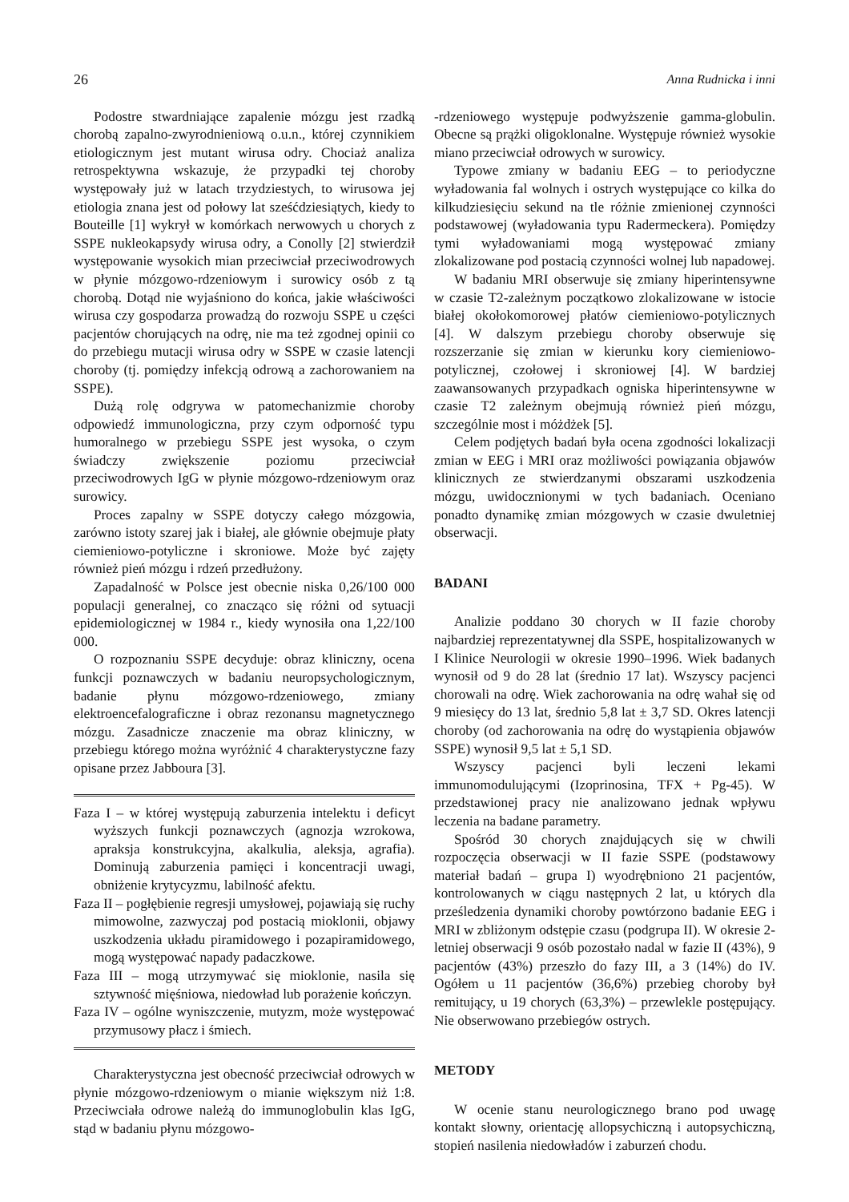26 Anna Rudnicka i inni
Podostre stwardniające zapalenie mózgu jest rzadką chorobą zapalno-zwyrodnieniową o.u.n., której czynnikiem etiologicznym jest mutant wirusa odry. Chociaż analiza retrospektywna wskazuje, że przypadki tej choroby występowały już w latach trzydziestych, to wirusowa jej etiologia znana jest od połowy lat sześćdziesiątych, kiedy to Bouteille [1] wykrył w komórkach nerwowych u chorych z SSPE nukleokapsydy wirusa odry, a Conolly [2] stwierdził występowanie wysokich mian przeciwciał przeciwodrowych w płynie mózgowo-rdzeniowym i surowicy osób z tą chorobą. Dotąd nie wyjaśniono do końca, jakie właściwości wirusa czy gospodarza prowadzą do rozwoju SSPE u części pacjentów chorujących na odrę, nie ma też zgodnej opinii co do przebiegu mutacji wirusa odry w SSPE w czasie latencji choroby (tj. pomiędzy infekcją odrową a zachorowaniem na SSPE).
Dużą rolę odgrywa w patomechanizmie choroby odpowiedź immunologiczna, przy czym odporność typu humoralnego w przebiegu SSPE jest wysoka, o czym świadczy zwiększenie poziomu przeciwciał przeciwodrowych IgG w płynie mózgowo-rdzeniowym oraz surowicy.
Proces zapalny w SSPE dotyczy całego mózgowia, zarówno istoty szarej jak i białej, ale głównie obejmuje płaty ciemieniowo-potyliczne i skroniowe. Może być zajęty również pień mózgu i rdzeń przedłużony.
Zapadalność w Polsce jest obecnie niska 0,26/100 000 populacji generalnej, co znacząco się różni od sytuacji epidemiologicznej w 1984 r., kiedy wynosiła ona 1,22/100 000.
O rozpoznaniu SSPE decyduje: obraz kliniczny, ocena funkcji poznawczych w badaniu neuropsychologicznym, badanie płynu mózgowo-rdzeniowego, zmiany elektroencefalograficzne i obraz rezonansu magnetycznego mózgu. Zasadnicze znaczenie ma obraz kliniczny, w przebiegu którego można wyróżnić 4 charakterystyczne fazy opisane przez Jabboura [3].
Faza I – w której występują zaburzenia intelektu i deficyt wyższych funkcji poznawczych (agnozja wzrokowa, apraksja konstrukcyjna, akalkulia, aleksja, agrafia). Dominują zaburzenia pamięci i koncentracji uwagi, obniżenie krytycyzmu, labilność afektu.
Faza II – pogłębienie regresji umysłowej, pojawiają się ruchy mimowolne, zazwyczaj pod postacią mioklonii, objawy uszkodzenia układu piramidowego i pozapiramidowego, mogą występować napady padaczkowe.
Faza III – mogą utrzymywać się mioklonie, nasila się sztywność mięśniowa, niedowład lub porażenie kończyn.
Faza IV – ogólne wyniszczenie, mutyzm, może występować przymusowy płacz i śmiech.
Charakterystyczna jest obecność przeciwciał odrowych w płynie mózgowo-rdzeniowym o mianie większym niż 1:8. Przeciwciała odrowe należą do immunoglobulin klas IgG, stąd w badaniu płynu mózgowo-
-rdzeniowego występuje podwyższenie gamma-globulin. Obecne są prążki oligoklonalne. Występuje również wysokie miano przeciwciał odrowych w surowicy.
Typowe zmiany w badaniu EEG – to periodyczne wyładowania fal wolnych i ostrych występujące co kilka do kilkudziesięciu sekund na tle różnie zmienionej czynności podstawowej (wyładowania typu Radermeckera). Pomiędzy tymi wyładowaniami mogą występować zmiany zlokalizowane pod postacią czynności wolnej lub napadowej.
W badaniu MRI obserwuje się zmiany hiperintensywne w czasie T2-zależnym początkowo zlokalizowane w istocie białej okołokomorowej płatów ciemieniowo-potylicznych [4]. W dalszym przebiegu choroby obserwuje się rozszerzanie się zmian w kierunku kory ciemieniowo-potylicznej, czołowej i skroniowej [4]. W bardziej zaawansowanych przypadkach ogniska hiperintensywne w czasie T2 zależnym obejmują również pień mózgu, szczególnie most i móżdżek [5].
Celem podjętych badań była ocena zgodności lokalizacji zmian w EEG i MRI oraz możliwości powiązania objawów klinicznych ze stwierdzanymi obszarami uszkodzenia mózgu, uwidocznionymi w tych badaniach. Oceniano ponadto dynamikę zmian mózgowych w czasie dwuletniej obserwacji.
BADANI
Analizie poddano 30 chorych w II fazie choroby najbardziej reprezentatywnej dla SSPE, hospitalizowanych w I Klinice Neurologii w okresie 1990–1996. Wiek badanych wynosił od 9 do 28 lat (średnio 17 lat). Wszyscy pacjenci chorowali na odrę. Wiek zachorowania na odrę wahał się od 9 miesięcy do 13 lat, średnio 5,8 lat ± 3,7 SD. Okres latencji choroby (od zachorowania na odrę do wystąpienia objawów SSPE) wynosił 9,5 lat ± 5,1 SD.
Wszyscy pacjenci byli leczeni lekami immunomodulującymi (Izoprinosina, TFX + Pg-45). W przedstawionej pracy nie analizowano jednak wpływu leczenia na badane parametry.
Spośród 30 chorych znajdujących się w chwili rozpoczęcia obserwacji w II fazie SSPE (podstawowy materiał badań – grupa I) wyodrębniono 21 pacjentów, kontrolowanych w ciągu następnych 2 lat, u których dla prześledzenia dynamiki choroby powtórzono badanie EEG i MRI w zbliżonym odstępie czasu (podgrupa II). W okresie 2-letniej obserwacji 9 osób pozostało nadal w fazie II (43%), 9 pacjentów (43%) przeszło do fazy III, a 3 (14%) do IV. Ogółem u 11 pacjentów (36,6%) przebieg choroby był remitujący, u 19 chorych (63,3%) – przewlekle postępujący. Nie obserwowano przebiegów ostrych.
METODY
W ocenie stanu neurologicznego brano pod uwagę kontakt słowny, orientację allopsychiczną i autopsychiczną, stopień nasilenia niedowładów i zaburzeń chodu.